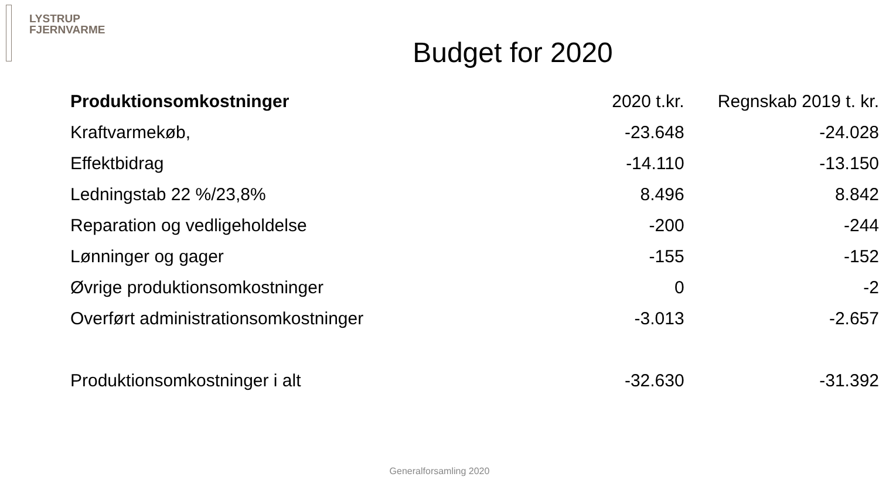LYSTRUP
FJERNVARME
Budget for 2020
| Produktionsomkostninger | 2020 t.kr. | Regnskab 2019 t. kr. |
| Kraftvarmekøb, | -23.648 | -24.028 |
| Effektbidrag | -14.110 | -13.150 |
| Ledningstab 22 %/23,8% | 8.496 | 8.842 |
| Reparation og vedligeholdelse | -200 | -244 |
| Lønninger og gager | -155 | -152 |
| Øvrige produktionsomkostninger | 0 | -2 |
| Overført administrationsomkostninger | -3.013 | -2.657 |
| Produktionsomkostninger i alt | -32.630 | -31.392 |
Generalforsamling 2020